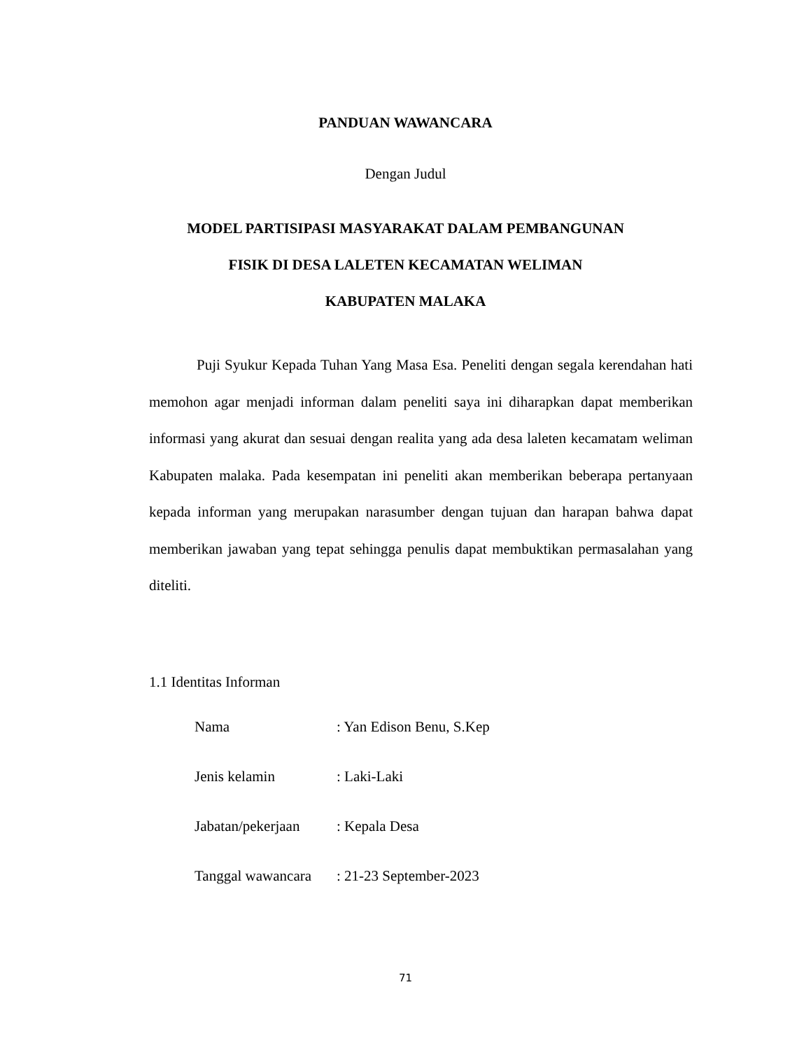PANDUAN WAWANCARA
Dengan Judul
MODEL PARTISIPASI MASYARAKAT DALAM PEMBANGUNAN
FISIK DI DESA LALETEN KECAMATAN WELIMAN
KABUPATEN MALAKA
Puji Syukur Kepada Tuhan Yang Masa Esa. Peneliti dengan segala kerendahan hati memohon agar menjadi informan dalam peneliti saya ini diharapkan dapat memberikan informasi yang akurat dan sesuai dengan realita yang ada desa laleten kecamatam weliman Kabupaten malaka. Pada kesempatan ini peneliti akan memberikan beberapa pertanyaan kepada informan yang merupakan narasumber dengan tujuan dan harapan bahwa dapat memberikan jawaban yang tepat sehingga penulis dapat membuktikan permasalahan yang diteliti.
1.1 Identitas Informan
| Nama | : Yan Edison Benu, S.Kep |
| Jenis kelamin | : Laki-Laki |
| Jabatan/pekerjaan | : Kepala Desa |
| Tanggal wawancara | : 21-23 September-2023 |
71